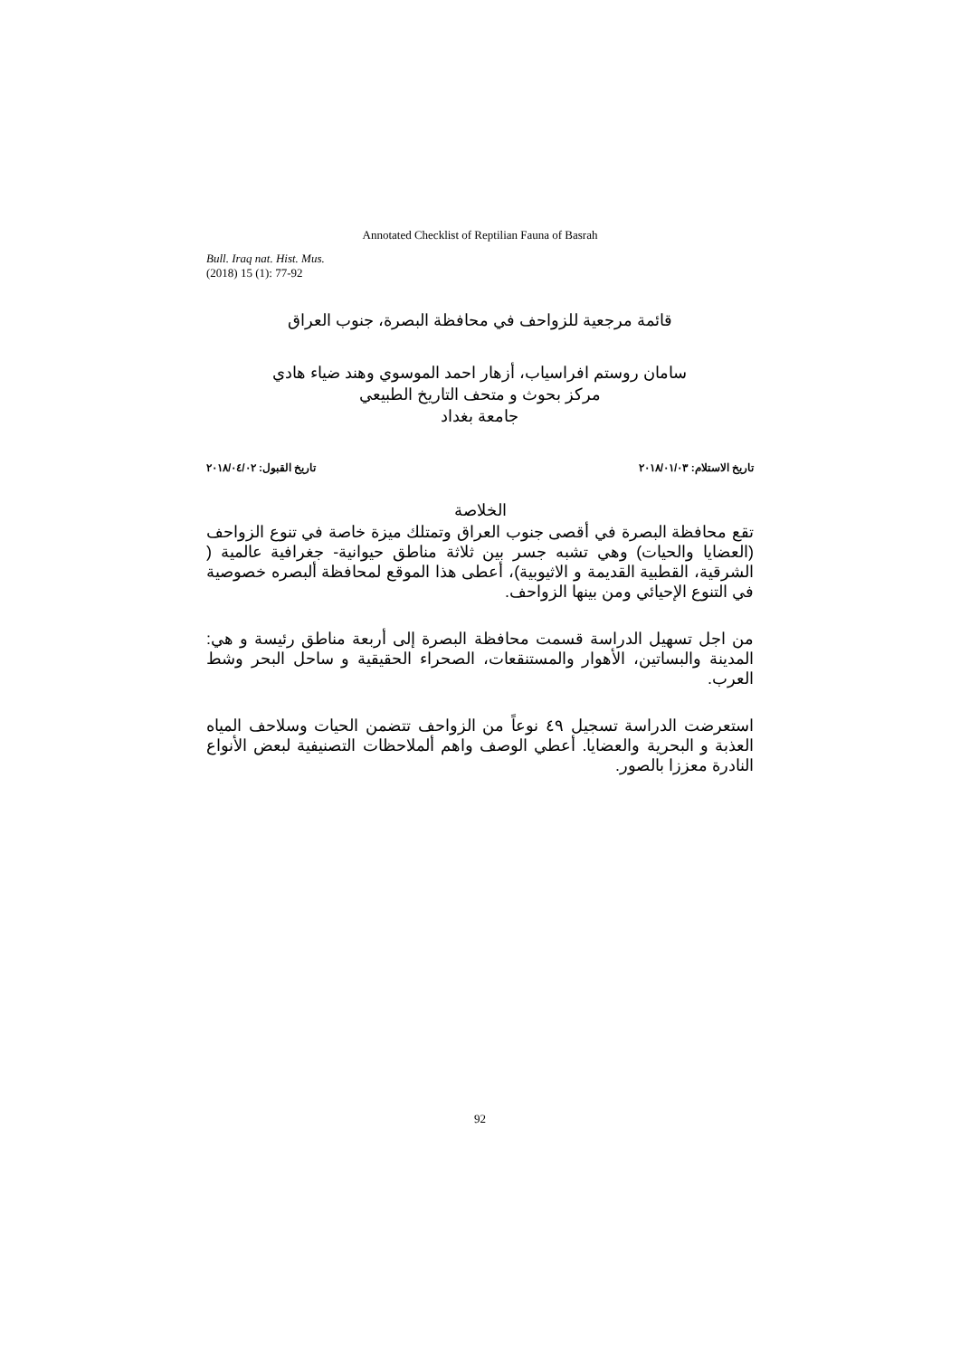Annotated Checklist of Reptilian Fauna of Basrah
Bull. Iraq nat. Hist. Mus.
(2018) 15 (1): 77-92
قائمة مرجعية للزواحف في محافظة البصرة، جنوب العراق
سامان روستم افراسياب، أزهار احمد الموسوي وهند ضياء هادي
مركز بحوث و متحف التاريخ الطبيعي
جامعة بغداد
تاريخ الاستلام: ٢٠١٨/٠١/٠٣ تاريخ القبول: ٢٠١٨/٠٤/٠٢
الخلاصة
تقع محافظة البصرة في أقصى جنوب العراق وتمتلك ميزة خاصة في تنوع الزواحف (العضايا والحيات) وهي تشبه جسر بين ثلاثة مناطق حيوانية- جغرافية عالمية ( الشرقية، القطبية القديمة و الاثيوبية)، أعطى هذا الموقع لمحافظة ألبصره خصوصية في التنوع الإحيائي ومن بينها الزواحف.
من اجل تسهيل الدراسة قسمت محافظة البصرة إلى أربعة مناطق رئيسة و هي: المدينة والبساتين، الأهوار والمستنقعات، الصحراء الحقيقية و ساحل البحر وشط العرب.
استعرضت الدراسة تسجيل ٤٩ نوعاً من الزواحف تتضمن الحيات وسلاحف المياه العذبة و البحرية والعضايا. أعطي الوصف واهم ألملاحظات التصنيفية لبعض الأنواع النادرة معززا بالصور.
92